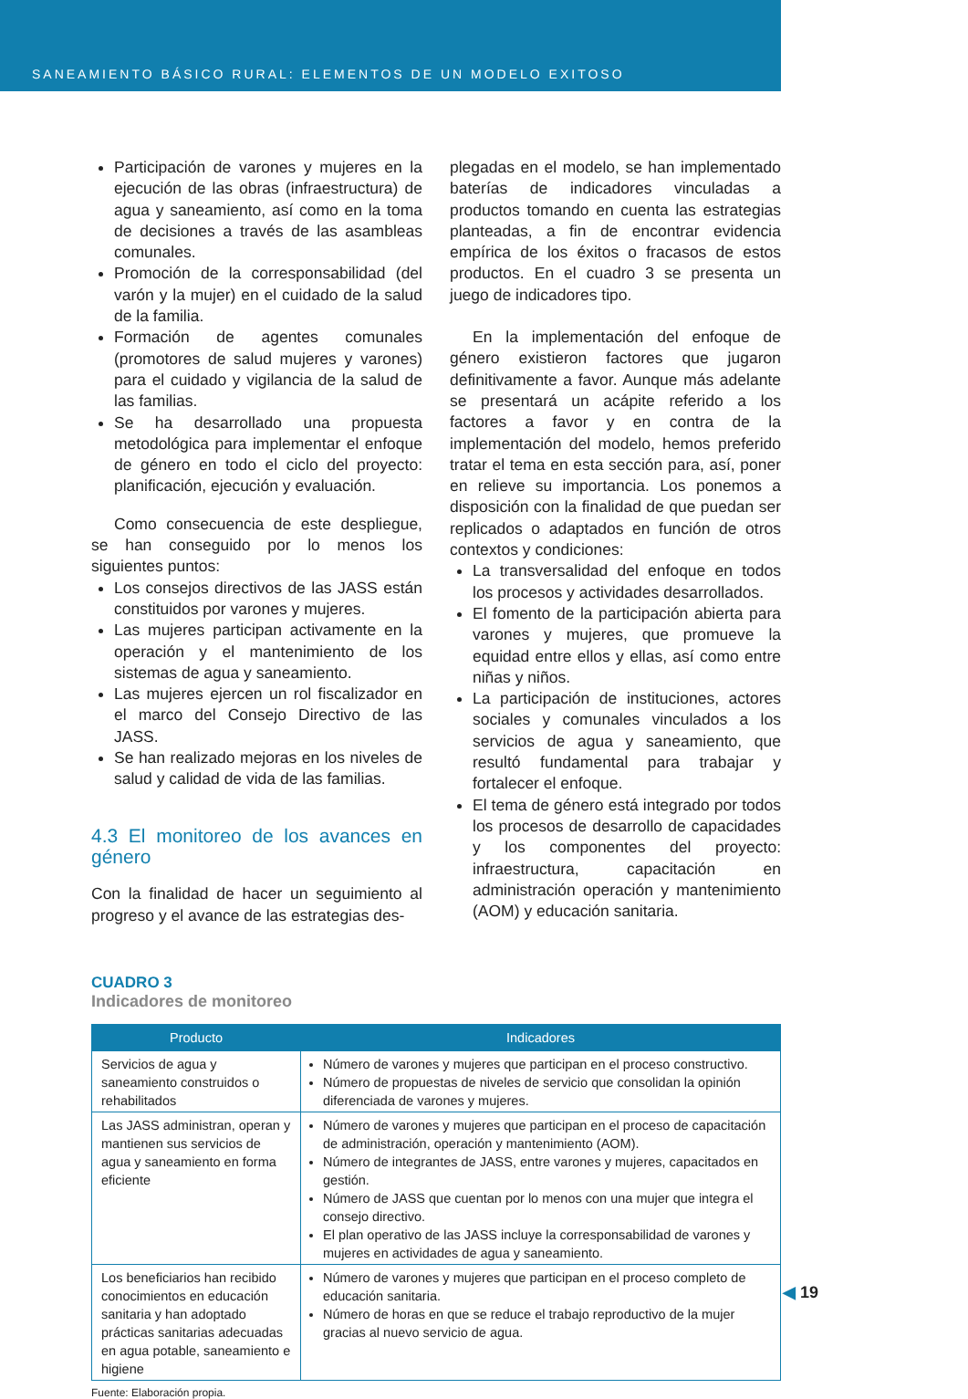SANEAMIENTO BÁSICO RURAL: ELEMENTOS DE UN MODELO EXITOSO
Participación de varones y mujeres en la ejecución de las obras (infraestructura) de agua y saneamiento, así como en la toma de decisiones a través de las asambleas comunales.
Promoción de la corresponsabilidad (del varón y la mujer) en el cuidado de la salud de la familia.
Formación de agentes comunales (promotores de salud mujeres y varones) para el cuidado y vigilancia de la salud de las familias.
Se ha desarrollado una propuesta metodológica para implementar el enfoque de género en todo el ciclo del proyecto: planificación, ejecución y evaluación.
Como consecuencia de este despliegue, se han conseguido por lo menos los siguientes puntos:
Los consejos directivos de las JASS están constituidos por varones y mujeres.
Las mujeres participan activamente en la operación y el mantenimiento de los sistemas de agua y saneamiento.
Las mujeres ejercen un rol fiscalizador en el marco del Consejo Directivo de las JASS.
Se han realizado mejoras en los niveles de salud y calidad de vida de las familias.
4.3 El monitoreo de los avances en género
Con la finalidad de hacer un seguimiento al progreso y el avance de las estrategias des-
plegadas en el modelo, se han implementado baterías de indicadores vinculadas a productos tomando en cuenta las estrategias planteadas, a fin de encontrar evidencia empírica de los éxitos o fracasos de estos productos. En el cuadro 3 se presenta un juego de indicadores tipo.
En la implementación del enfoque de género existieron factores que jugaron definitivamente a favor. Aunque más adelante se presentará un acápite referido a los factores a favor y en contra de la implementación del modelo, hemos preferido tratar el tema en esta sección para, así, poner en relieve su importancia. Los ponemos a disposición con la finalidad de que puedan ser replicados o adaptados en función de otros contextos y condiciones:
La transversalidad del enfoque en todos los procesos y actividades desarrollados.
El fomento de la participación abierta para varones y mujeres, que promueve la equidad entre ellos y ellas, así como entre niñas y niños.
La participación de instituciones, actores sociales y comunales vinculados a los servicios de agua y saneamiento, que resultó fundamental para trabajar y fortalecer el enfoque.
El tema de género está integrado por todos los procesos de desarrollo de capacidades y los componentes del proyecto: infraestructura, capacitación en administración operación y mantenimiento (AOM) y educación sanitaria.
CUADRO 3
Indicadores de monitoreo
| Producto | Indicadores |
| --- | --- |
| Servicios de agua y saneamiento construidos o rehabilitados | Número de varones y mujeres que participan en el proceso constructivo. Número de propuestas de niveles de servicio que consolidan la opinión diferenciada de varones y mujeres. |
| Las JASS administran, operan y mantienen sus servicios de agua y saneamiento en forma eficiente | Número de varones y mujeres que participan en el proceso de capacitación de administración, operación y mantenimiento (AOM). Número de integrantes de JASS, entre varones y mujeres, capacitados en gestión. Número de JASS que cuentan por lo menos con una mujer que integra el consejo directivo. El plan operativo de las JASS incluye la corresponsabilidad de varones y mujeres en actividades de agua y saneamiento. |
| Los beneficiarios han recibido conocimientos en educación sanitaria y han adoptado prácticas sanitarias adecuadas en agua potable, saneamiento e higiene | Número de varones y mujeres que participan en el proceso completo de educación sanitaria. Número de horas en que se reduce el trabajo reproductivo de la mujer gracias al nuevo servicio de agua. |
Fuente: Elaboración propia.
◀ 19